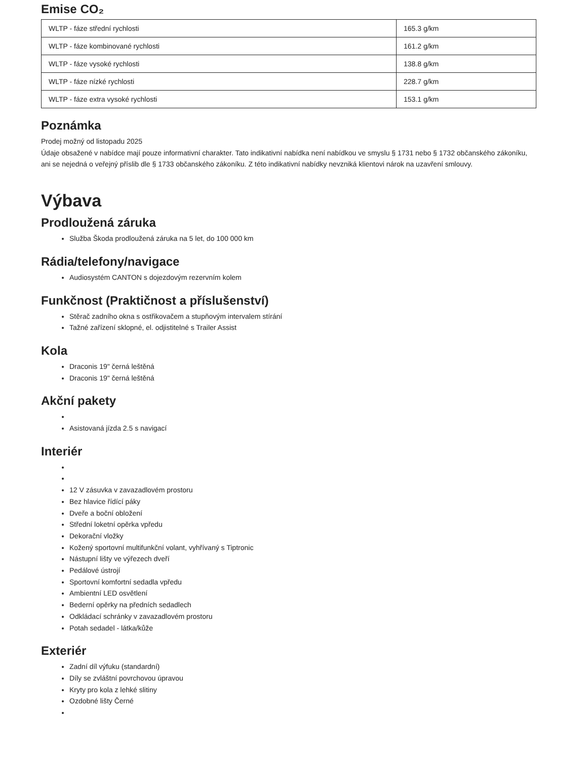Emise CO₂
| WLTP - fáze střední rychlosti | 165.3 g/km |
| WLTP - fáze kombinované rychlosti | 161.2 g/km |
| WLTP - fáze vysoké rychlosti | 138.8 g/km |
| WLTP - fáze nízké rychlosti | 228.7 g/km |
| WLTP - fáze extra vysoké rychlosti | 153.1 g/km |
Poznámka
Prodej možný od listopadu 2025
Údaje obsažené v nabídce mají pouze informativní charakter. Tato indikativní nabídka není nabídkou ve smyslu § 1731 nebo § 1732 občanského zákoníku, ani se nejedná o veřejný příslib dle § 1733 občanského zákoníku. Z této indikativní nabídky nevzniká klientovi nárok na uzavření smlouvy.
Výbava
Prodloužená záruka
Služba Škoda prodloužená záruka na 5 let, do 100 000 km
Rádia/telefony/navigace
Audiosystém CANTON s dojezdovým rezervním kolem
Funkčnost (Praktičnost a příslušenství)
Stěrač zadního okna s ostřikovačem a stupňovým intervalem stírání
Tažné zařízení sklopné, el. odjistitelné s Trailer Assist
Kola
Draconis 19" černá leštěná
Draconis 19" černá leštěná
Akční pakety
Asistovaná jízda 2.5 s navigací
Interiér
12 V zásuvka v zavazadlovém prostoru
Bez hlavice řídící páky
Dveře a boční obložení
Střední loketní opěrka vpředu
Dekorační vložky
Kožený sportovní multifunkční volant, vyhřívaný s Tiptronic
Nástupní lišty ve výřezech dveří
Pedálové ústrojí
Sportovní komfortní sedadla vpředu
Ambientní LED osvětlení
Bederní opěrky na předních sedadlech
Odkládací schránky v zavazadlovém prostoru
Potah sedadel - látka/kůže
Exteriér
Zadní díl výfuku (standardní)
Díly se zvláštní povrchovou úpravou
Kryty pro kola z lehké slitiny
Ozdobné lišty Černé